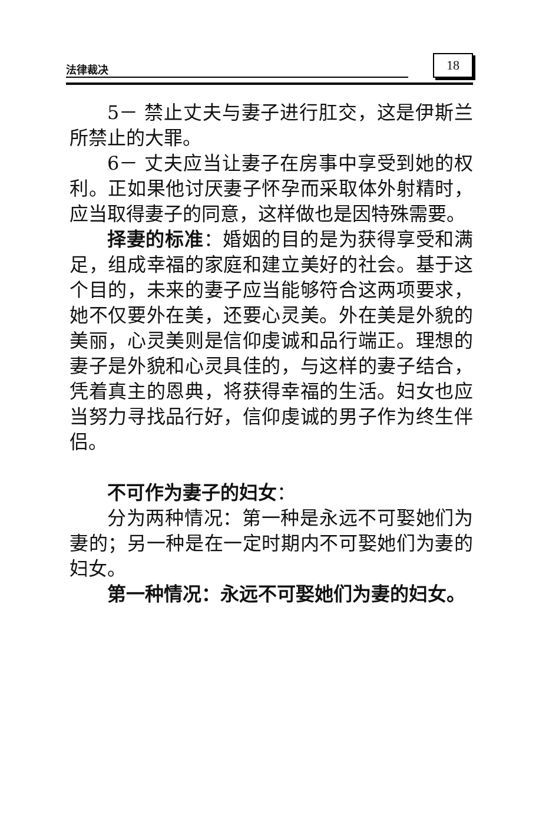法律裁决
18
5－ 禁止丈夫与妻子进行肛交，这是伊斯兰所禁止的大罪。
6－ 丈夫应当让妻子在房事中享受到她的权利。正如果他讨厌妻子怀孕而采取体外射精时，应当取得妻子的同意，这样做也是因特殊需要。
择妻的标准：婚姻的目的是为获得享受和满足，组成幸福的家庭和建立美好的社会。基于这个目的，未来的妻子应当能够符合这两项要求，她不仅要外在美，还要心灵美。外在美是外貌的美丽，心灵美则是信仰虔诚和品行端正。理想的妻子是外貌和心灵具佳的，与这样的妻子结合，凭着真主的恩典，将获得幸福的生活。妇女也应当努力寻找品行好，信仰虔诚的男子作为终生伴侣。
不可作为妻子的妇女：
分为两种情况：第一种是永远不可娶她们为妻的；另一种是在一定时期内不可娶她们为妻的妇女。
第一种情况：永远不可娶她们为妻的妇女。